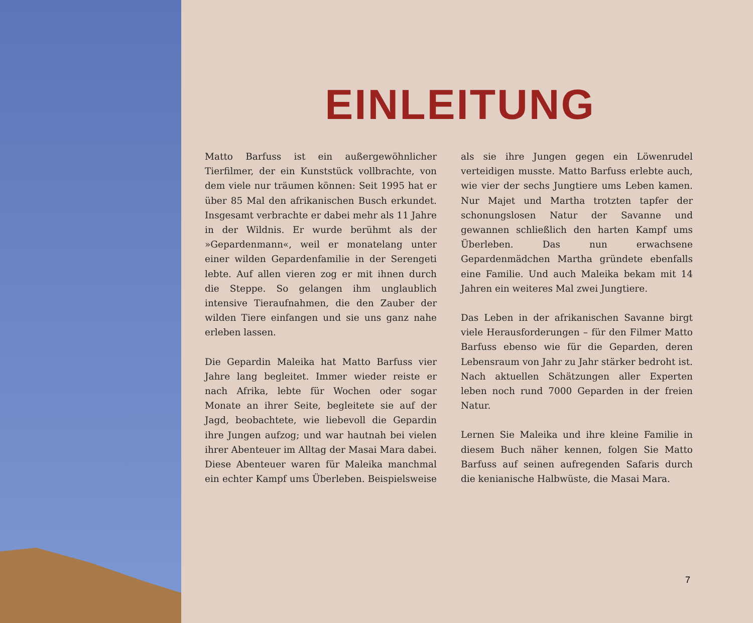EINLEITUNG
Matto Barfuss ist ein außergewöhnlicher Tierfilmer, der ein Kunststück vollbrachte, von dem viele nur träumen können: Seit 1995 hat er über 85 Mal den afrikanischen Busch erkundet. Insgesamt verbrachte er dabei mehr als 11 Jahre in der Wildnis. Er wurde berühmt als der »Gepardenmann«, weil er monatelang unter einer wilden Gepardenfamilie in der Serengeti lebte. Auf allen vieren zog er mit ihnen durch die Steppe. So gelangen ihm unglaublich intensive Tieraufnahmen, die den Zauber der wilden Tiere einfangen und sie uns ganz nahe erleben lassen.
Die Gepardin Maleika hat Matto Barfuss vier Jahre lang begleitet. Immer wieder reiste er nach Afrika, lebte für Wochen oder sogar Monate an ihrer Seite, begleitete sie auf der Jagd, beobachtete, wie liebevoll die Gepardin ihre Jungen aufzog; und war hautnah bei vielen ihrer Abenteuer im Alltag der Masai Mara dabei. Diese Abenteuer waren für Maleika manchmal ein echter Kampf ums Überleben. Beispielsweise als sie ihre Jungen gegen ein Löwenrudel verteidigen musste. Matto Barfuss erlebte auch, wie vier der sechs Jungtiere ums Leben kamen. Nur Majet und Martha trotzten tapfer der schonungslosen Natur der Savanne und gewannen schließlich den harten Kampf ums Überleben. Das nun erwachsene Gepardenmädchen Martha gründete ebenfalls eine Familie. Und auch Maleika bekam mit 14 Jahren ein weiteres Mal zwei Jungtiere.
Das Leben in der afrikanischen Savanne birgt viele Herausforderungen – für den Filmer Matto Barfuss ebenso wie für die Geparden, deren Lebensraum von Jahr zu Jahr stärker bedroht ist. Nach aktuellen Schätzungen aller Experten leben noch rund 7000 Geparden in der freien Natur.
Lernen Sie Maleika und ihre kleine Familie in diesem Buch näher kennen, folgen Sie Matto Barfuss auf seinen aufregenden Safaris durch die kenianische Halbwüste, die Masai Mara.
7